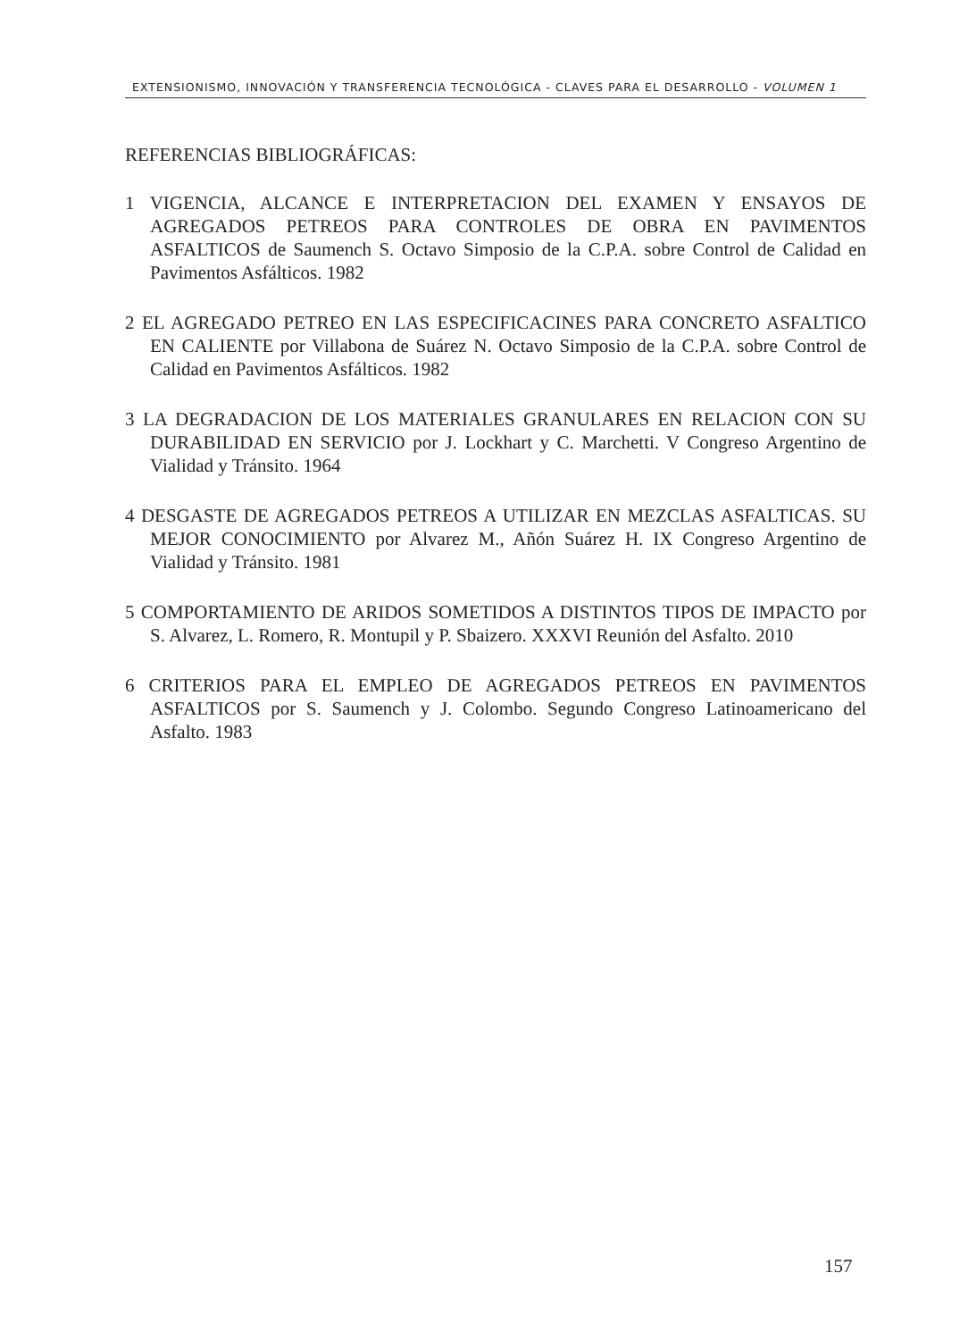EXTENSIONISMO, INNOVACIÓN Y TRANSFERENCIA TECNOLÓGICA - CLAVES PARA EL DESARROLLO - VOLUMEN 1
REFERENCIAS BIBLIOGRÁFICAS:
1 VIGENCIA, ALCANCE E INTERPRETACION DEL EXAMEN Y ENSAYOS DE AGREGADOS PETREOS PARA CONTROLES DE OBRA EN PAVIMENTOS ASFALTICOS de Saumench S. Octavo Simposio de la C.P.A. sobre Control de Calidad en Pavimentos Asfálticos. 1982
2 EL AGREGADO PETREO EN LAS ESPECIFICACINES PARA CONCRETO ASFALTICO EN CALIENTE por Villabona de Suárez N. Octavo Simposio de la C.P.A. sobre Control de Calidad en Pavimentos Asfálticos. 1982
3 LA DEGRADACION DE LOS MATERIALES GRANULARES EN RELACION CON SU DURABILIDAD EN SERVICIO por J. Lockhart y C. Marchetti. V Congreso Argentino de Vialidad y Tránsito. 1964
4 DESGASTE DE AGREGADOS PETREOS A UTILIZAR EN MEZCLAS ASFALTICAS. SU MEJOR CONOCIMIENTO por Alvarez M., Añón Suárez H. IX Congreso Argentino de Vialidad y Tránsito. 1981
5 COMPORTAMIENTO DE ARIDOS SOMETIDOS A DISTINTOS TIPOS DE IMPACTO por S. Alvarez, L. Romero, R. Montupil y P. Sbaizero. XXXVI Reunión del Asfalto. 2010
6 CRITERIOS PARA EL EMPLEO DE AGREGADOS PETREOS EN PAVIMENTOS ASFALTICOS por S. Saumench y J. Colombo. Segundo Congreso Latinoamericano del Asfalto. 1983
157